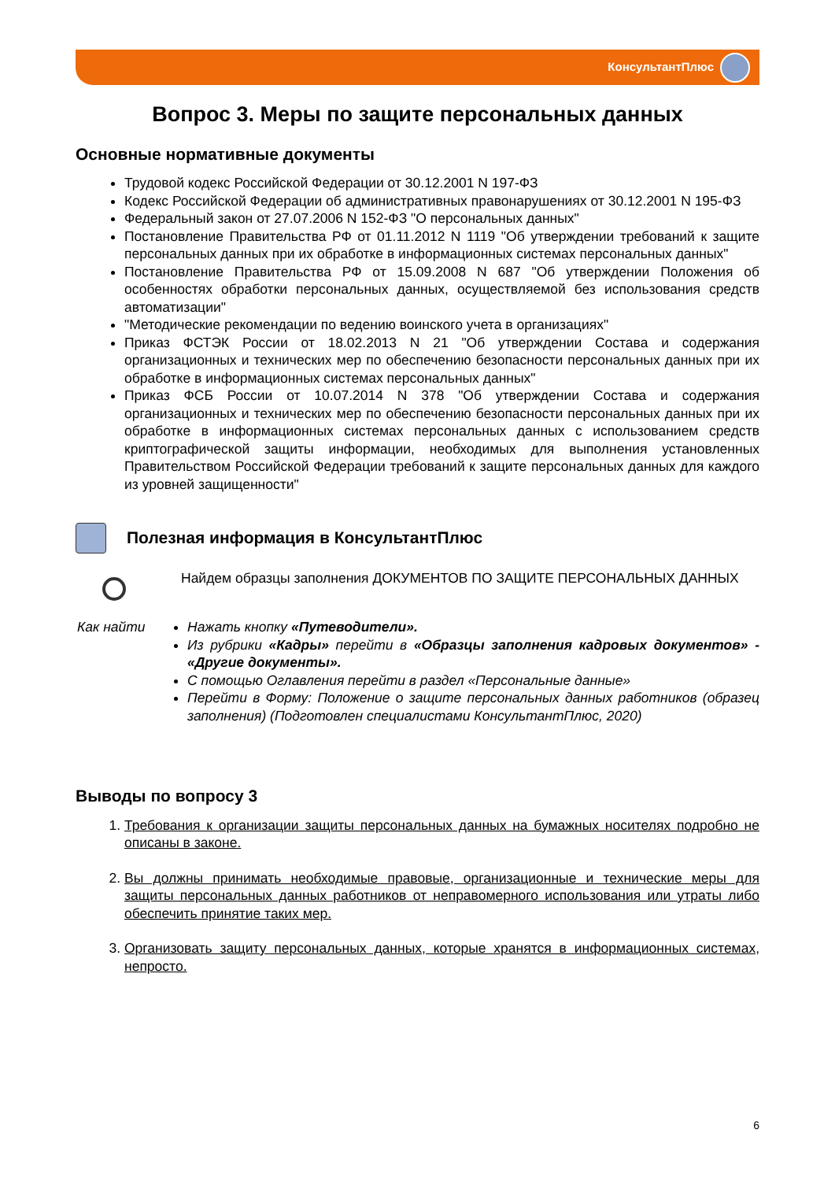КонсультантПлюс
Вопрос 3. Меры по защите персональных данных
Основные нормативные документы
Трудовой кодекс Российской Федерации от 30.12.2001 N 197-ФЗ
Кодекс Российской Федерации об административных правонарушениях от 30.12.2001 N 195-ФЗ
Федеральный закон от 27.07.2006 N 152-ФЗ "О персональных данных"
Постановление Правительства РФ от 01.11.2012 N 1119 "Об утверждении требований к защите персональных данных при их обработке в информационных системах персональных данных"
Постановление Правительства РФ от 15.09.2008 N 687 "Об утверждении Положения об особенностях обработки персональных данных, осуществляемой без использования средств автоматизации"
"Методические рекомендации по ведению воинского учета в организациях"
Приказ ФСТЭК России от 18.02.2013 N 21 "Об утверждении Состава и содержания организационных и технических мер по обеспечению безопасности персональных данных при их обработке в информационных системах персональных данных"
Приказ ФСБ России от 10.07.2014 N 378 "Об утверждении Состава и содержания организационных и технических мер по обеспечению безопасности персональных данных при их обработке в информационных системах персональных данных с использованием средств криптографической защиты информации, необходимых для выполнения установленных Правительством Российской Федерации требований к защите персональных данных для каждого из уровней защищенности"
Полезная информация в КонсультантПлюс
Найдем образцы заполнения ДОКУМЕНТОВ ПО ЗАЩИТЕ ПЕРСОНАЛЬНЫХ ДАННЫХ
Как найти Нажать кнопку «Путеводители».
Из рубрики «Кадры» перейти в «Образцы заполнения кадровых документов» - «Другие документы».
С помощью Оглавления перейти в раздел «Персональные данные»
Перейти в Форму: Положение о защите персональных данных работников (образец заполнения) (Подготовлен специалистами КонсультантПлюс, 2020)
Выводы по вопросу 3
1. Требования к организации защиты персональных данных на бумажных носителях подробно не описаны в законе.
2. Вы должны принимать необходимые правовые, организационные и технические меры для защиты персональных данных работников от неправомерного использования или утраты либо обеспечить принятие таких мер.
3. Организовать защиту персональных данных, которые хранятся в информационных системах, непросто.
6